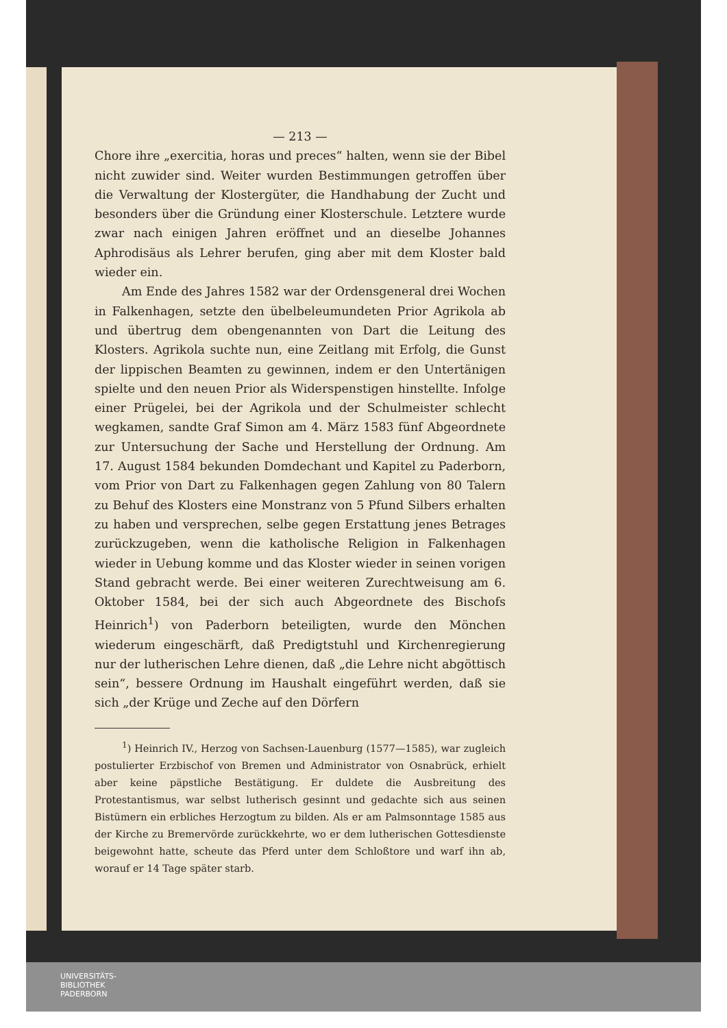— 213 —
Chore ihre „exercitia, horas und preces“ halten, wenn sie der Bibel nicht zuwider sind. Weiter wurden Bestimmungen getroffen über die Verwaltung der Klostergüter, die Handhabung der Zucht und besonders über die Gründung einer Klosterschule. Letztere wurde zwar nach einigen Jahren eröffnet und an dieselbe Johannes Aphrodisäus als Lehrer berufen, ging aber mit dem Kloster bald wieder ein.
Am Ende des Jahres 1582 war der Ordensgeneral drei Wochen in Falkenhagen, setzte den übelbeleumundeten Prior Agrikola ab und übertrug dem obengenannten von Dart die Leitung des Klosters. Agrikola suchte nun, eine Zeitlang mit Erfolg, die Gunst der lippischen Beamten zu gewinnen, indem er den Untertänigen spielte und den neuen Prior als Widerspenstigen hinstellte. Infolge einer Prügelei, bei der Agrikola und der Schulmeister schlecht wegkamen, sandte Graf Simon am 4. März 1583 fünf Abgeordnete zur Untersuchung der Sache und Herstellung der Ordnung. Am 17. August 1584 bekunden Domdechant und Kapitel zu Paderborn, vom Prior von Dart zu Falkenhagen gegen Zahlung von 80 Talern zu Behuf des Klosters eine Monstranz von 5 Pfund Silbers erhalten zu haben und versprechen, selbe gegen Erstattung jenes Betrages zurückzugeben, wenn die katholische Religion in Falkenhagen wieder in Uebung komme und das Kloster wieder in seinen vorigen Stand gebracht werde. Bei einer weiteren Zurechtweisung am 6. Oktober 1584, bei der sich auch Abgeordnete des Bischofs Heinrich<sup>1</sup>) von Paderborn beteiligten, wurde den Mönchen wiederum eingeschärft, daß Predigtstuhl und Kirchenregierung nur der lutherischen Lehre dienen, daß „die Lehre nicht abgöttisch sein“, bessere Ordnung im Haushalt eingeführt werden, daß sie sich „der Krüge und Zeche auf den Dörfern
<sup>1</sup>) Heinrich IV., Herzog von Sachsen-Lauenburg (1577—1585), war zugleich postulierter Erzbischof von Bremen und Administrator von Osnabrück, erhielt aber keine päpstliche Bestätigung. Er duldete die Ausbreitung des Protestantismus, war selbst lutherisch gesinnt und gedachte sich aus seinen Bistümern ein erbliches Herzogtum zu bilden. Als er am Palmsonntage 1585 aus der Kirche zu Bremervörde zurückkehrte, wo er dem lutherischen Gottesdienste beigewohnt hatte, scheute das Pferd unter dem Schloßtore und warf ihn ab, worauf er 14 Tage später starb.
UNIVERSITÄTS-
BIBLIOTHEK
PADERBORN